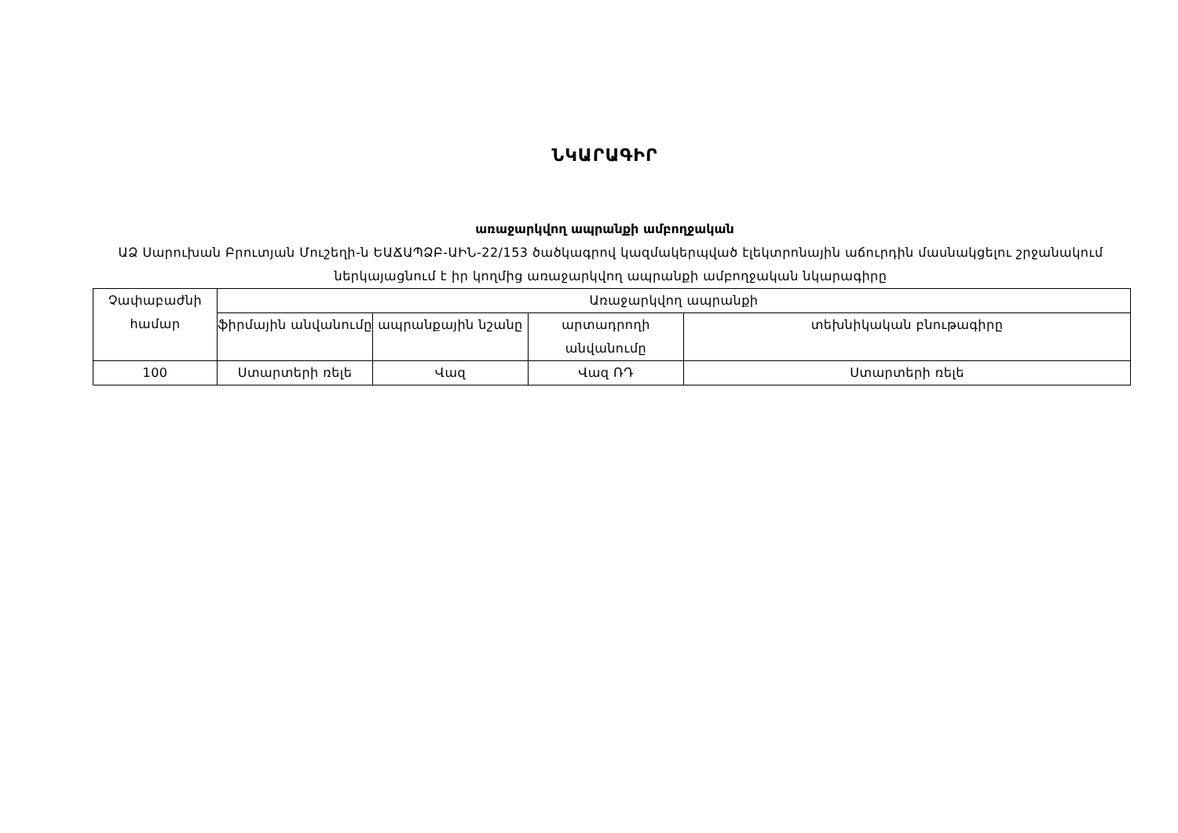ՆԿԱՐԱԳԻՐ
առաջարկվող ապրանքի ամբողջական
ԱՁ Սարուխան Բրուտյան Մուշեղի-ն ԵԱՃԱՊՁԲ-ԱԻՆ-22/153 ծածկագրով կազմակերպված էլեկտրոնային աճուրդին մասնակցելու շրջանակում ներկայացնում է իր կողմից առաջարկվող ապրանքի ամբողջական նկարագիրը
| Չափաբաժնի համար | Առաջարկվող ապրանքի | | | |
| | ֆիրմային անվանումը | ապրանքային նշանը | արտադրողի անվանումը | տեխնիկական բնութագիրը |
| 100 | Ստարտերի ռելե | Վազ | Վազ ՌԴ | Ստարտերի ռելե |